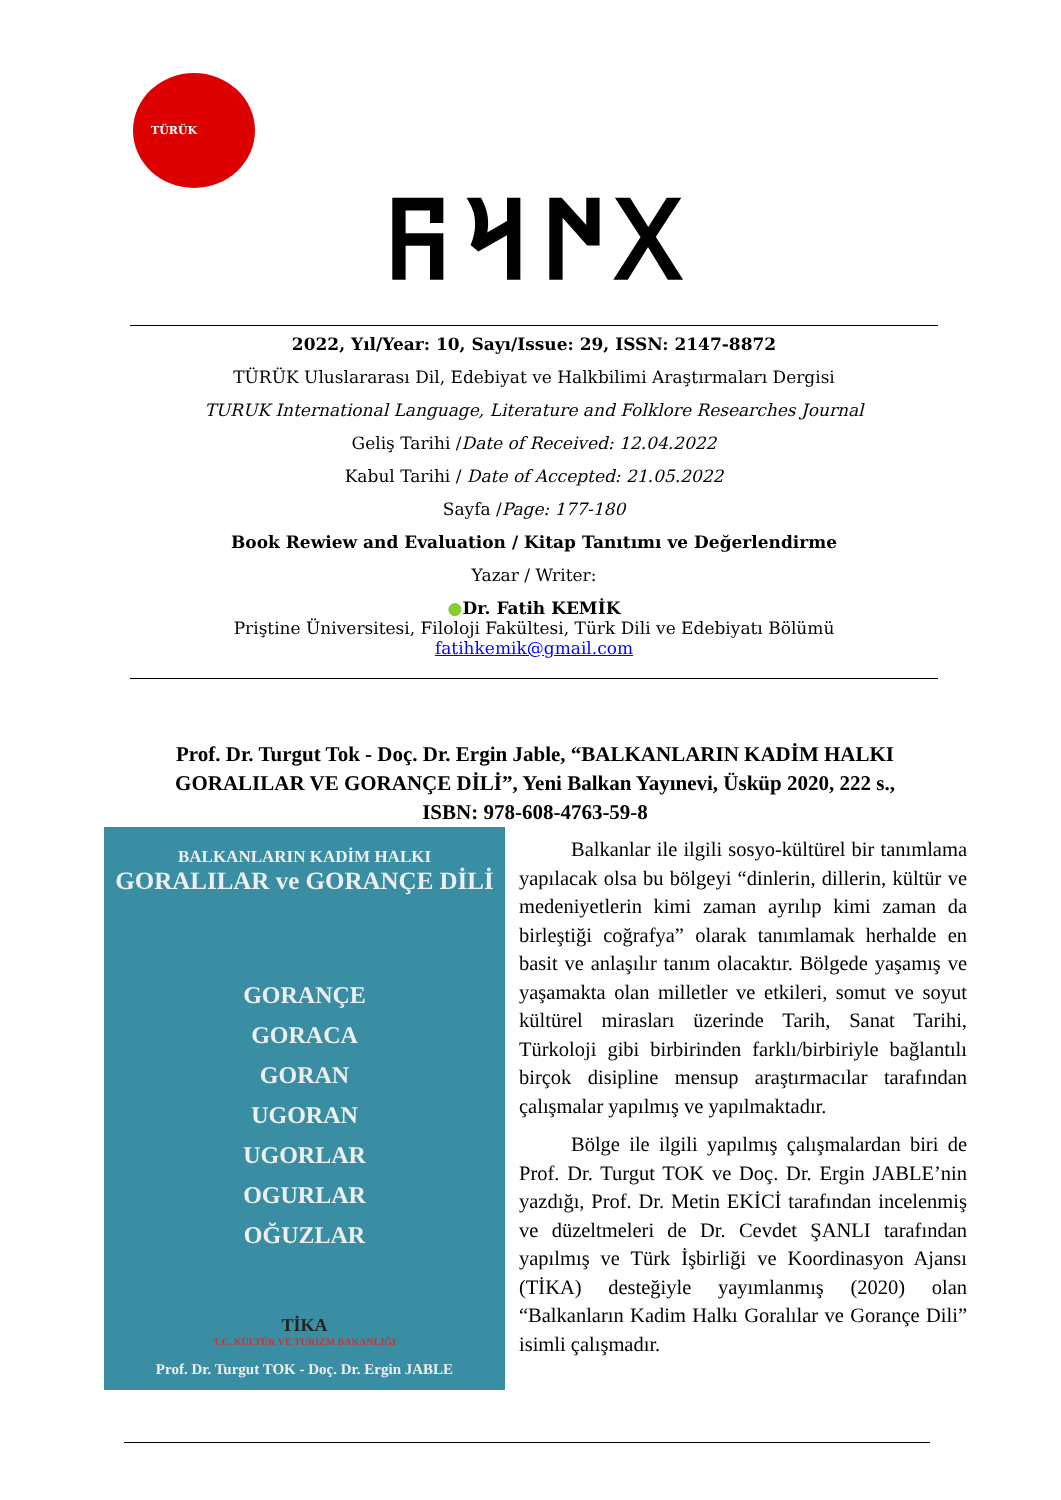TÜRÜK
𐰓𐰇𐰺𐰜
2022, Yıl/Year: 10, Sayı/Issue: 29, ISSN: 2147-8872
TÜRÜK Uluslararası Dil, Edebiyat ve Halkbilimi Araştırmaları Dergisi
TURUK International Language, Literature and Folklore Researches Journal
Geliş Tarihi /Date of Received: 12.04.2022
Kabul Tarihi / Date of Accepted: 21.05.2022
Sayfa /Page: 177-180
Book Rewiew and Evaluation / Kitap Tanıtımı ve Değerlendirme
Yazar / Writer:
●Dr. Fatih KEMİK
Priştine Üniversitesi, Filoloji Fakültesi, Türk Dili ve Edebiyatı Bölümü
fatihkemik@gmail.com
Prof. Dr. Turgut Tok - Doç. Dr. Ergin Jable, “BALKANLARIN KADİM HALKI GORALILAR VE GORANÇE DİLİ”, Yeni Balkan Yayınevi, Üsküp 2020, 222 s., ISBN: 978-608-4763-59-8
BALKANLARIN KADİM HALKI
GORALILAR ve GORANÇE DİLİ
GORANÇE
GORACA
GORAN
UGORAN
UGORLAR
OGURLAR
OĞUZLAR
TİKA
T.C. KÜLTÜR VE TURİZM BAKANLIĞI
Prof. Dr. Turgut TOK - Doç. Dr. Ergin JABLE
Balkanlar ile ilgili sosyo-kültürel bir tanımlama yapılacak olsa bu bölgeyi “dinlerin, dillerin, kültür ve medeniyetlerin kimi zaman ayrılıp kimi zaman da birleştiği coğrafya” olarak tanımlamak herhalde en basit ve anlaşılır tanım olacaktır. Bölgede yaşamış ve yaşamakta olan milletler ve etkileri, somut ve soyut kültürel mirasları üzerinde Tarih, Sanat Tarihi, Türkoloji gibi birbirinden farklı/birbiriyle bağlantılı birçok disipline mensup araştırmacılar tarafından çalışmalar yapılmış ve yapılmaktadır.
Bölge ile ilgili yapılmış çalışmalardan biri de Prof. Dr. Turgut TOK ve Doç. Dr. Ergin JABLE’nin yazdığı, Prof. Dr. Metin EKİCİ tarafından incelenmiş ve düzeltmeleri de Dr. Cevdet ŞANLI tarafından yapılmış ve Türk İşbirliği ve Koordinasyon Ajansı (TİKA) desteğiyle yayımlanmış (2020) olan “Balkanların Kadim Halkı Goralılar ve Gorançe Dili” isimli çalışmadır.